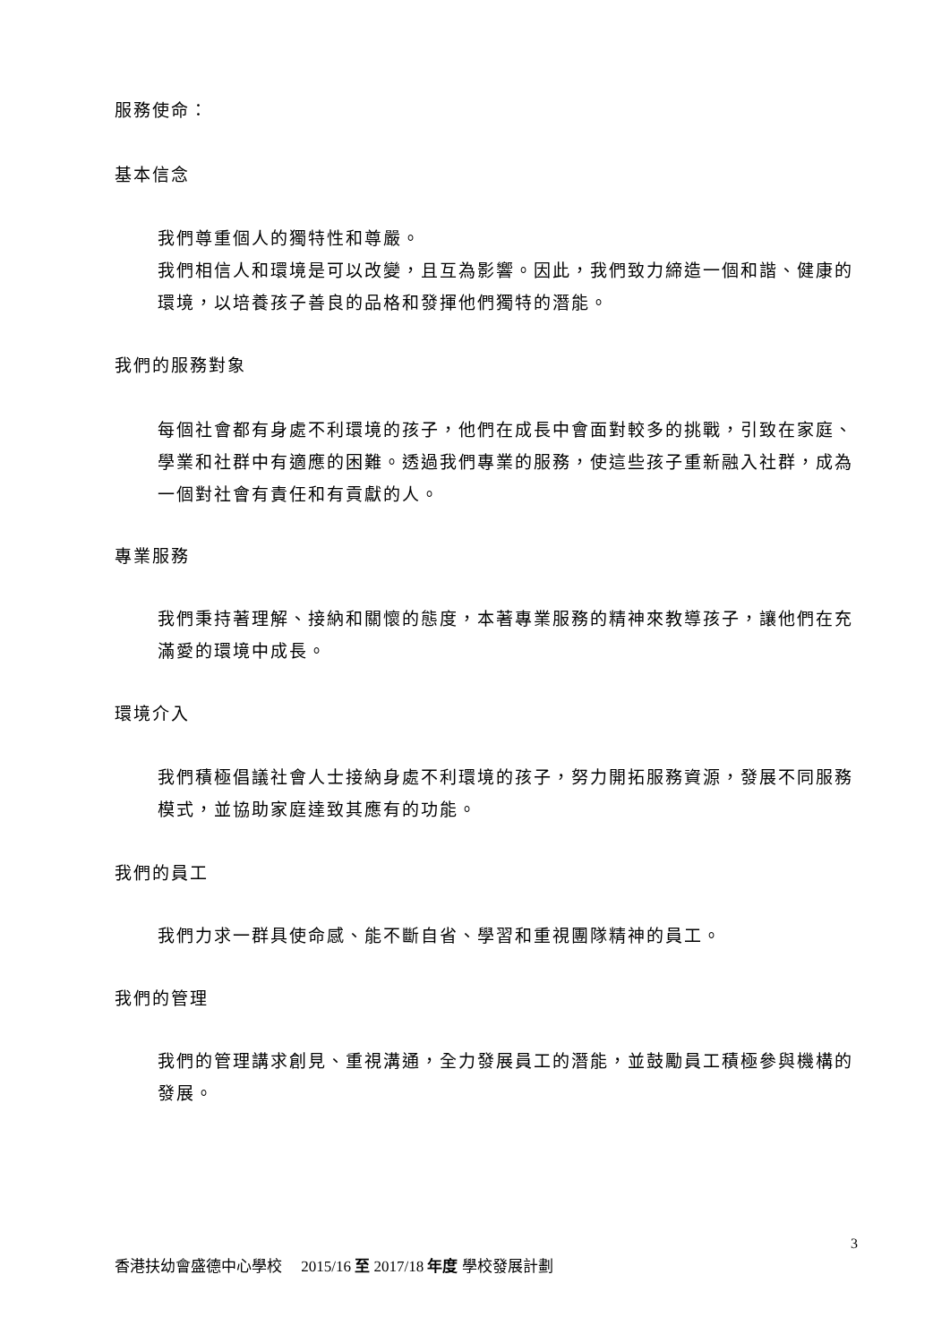服務使命：
基本信念
我們尊重個人的獨特性和尊嚴。
我們相信人和環境是可以改變，且互為影響。因此，我們致力締造一個和諧、健康的環境，以培養孩子善良的品格和發揮他們獨特的潛能。
我們的服務對象
每個社會都有身處不利環境的孩子，他們在成長中會面對較多的挑戰，引致在家庭、學業和社群中有適應的困難。透過我們專業的服務，使這些孩子重新融入社群，成為一個對社會有責任和有貢獻的人。
專業服務
我們秉持著理解、接納和關懷的態度，本著專業服務的精神來教導孩子，讓他們在充滿愛的環境中成長。
環境介入
我們積極倡議社會人士接納身處不利環境的孩子，努力開拓服務資源，發展不同服務模式，並協助家庭達致其應有的功能。
我們的員工
我們力求一群具使命感、能不斷自省、學習和重視團隊精神的員工。
我們的管理
我們的管理講求創見、重視溝通，全力發展員工的潛能，並鼓勵員工積極參與機構的發展。
3
香港扶幼會盛德中心學校 2015/16 至 2017/18 年度 學校發展計劃